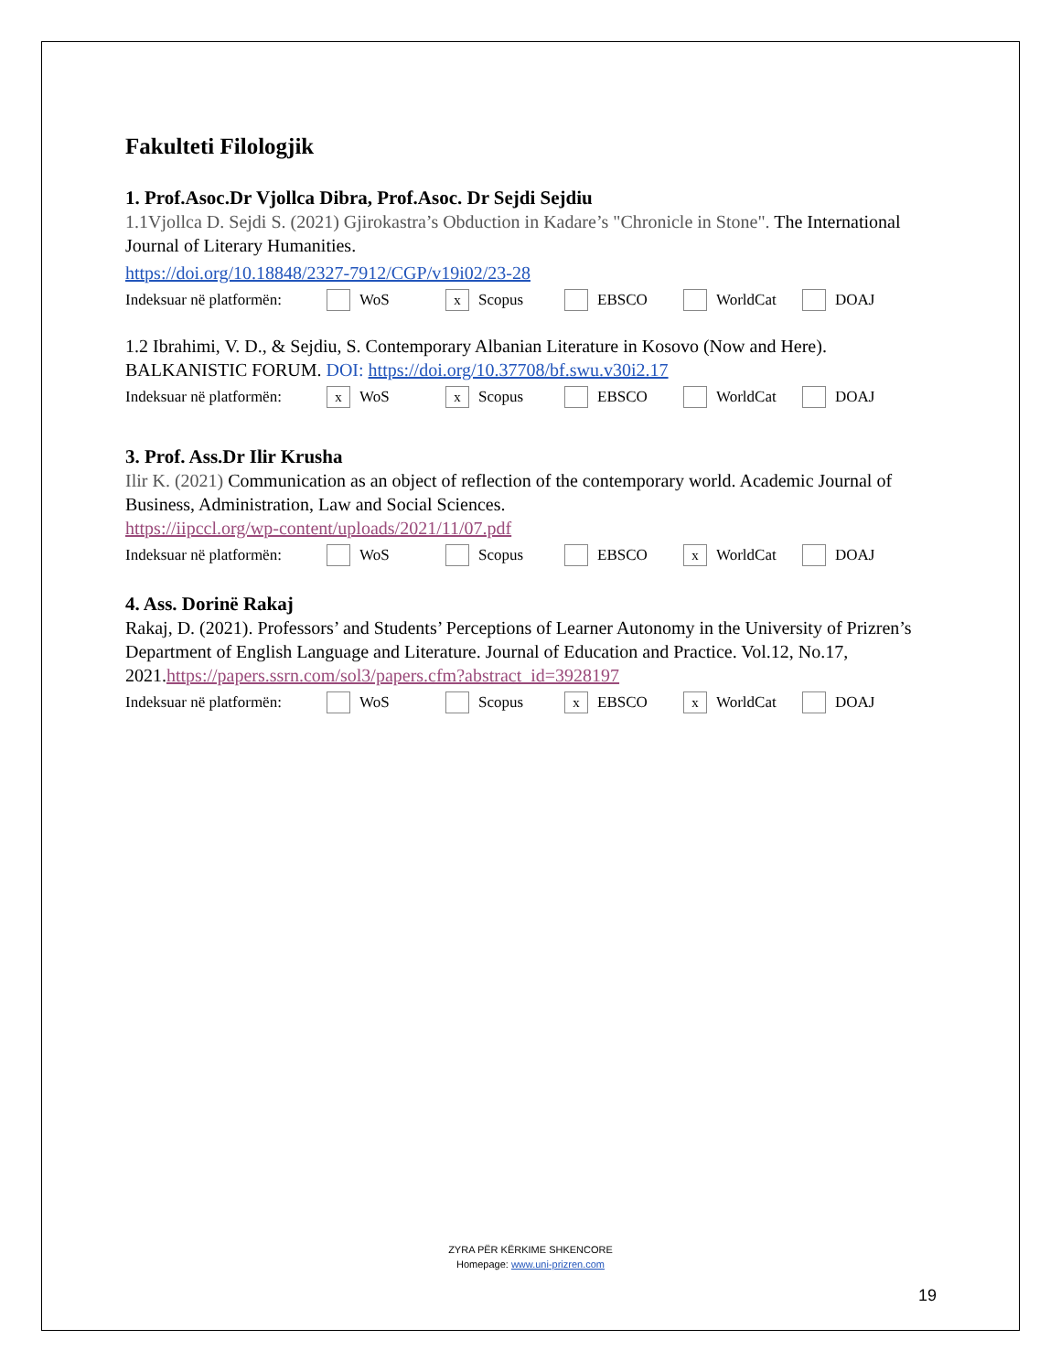Fakulteti Filologjik
1. Prof.Asoc.Dr Vjollca Dibra, Prof.Asoc. Dr Sejdi Sejdiu
1.1Vjollca D. Sejdi S. (2021) Gjirokastra’s Obduction in Kadare’s "Chronicle in Stone". The International Journal of Literary Humanities.
https://doi.org/10.18848/2327-7912/CGP/v19i02/23-28
Indeksuar në platformën: WoS x Scopus EBSCO WorldCat DOAJ
1.2 Ibrahimi, V. D., & Sejdiu, S. Contemporary Albanian Literature in Kosovo (Now and Here). BALKANISTIC FORUM. DOI: https://doi.org/10.37708/bf.swu.v30i2.17
Indeksuar në platformën: x WoS x Scopus EBSCO WorldCat DOAJ
3. Prof. Ass.Dr Ilir Krusha
Ilir K. (2021) Communication as an object of reflection of the contemporary world. Academic Journal of Business, Administration, Law and Social Sciences.
https://iipccl.org/wp-content/uploads/2021/11/07.pdf
Indeksuar në platformën: WoS Scopus EBSCO x WorldCat DOAJ
4. Ass. Dorinë Rakaj
Rakaj, D. (2021). Professors’ and Students’ Perceptions of Learner Autonomy in the University of Prizren’s Department of English Language and Literature. Journal of Education and Practice. Vol.12, No.17, 2021.https://papers.ssrn.com/sol3/papers.cfm?abstract_id=3928197
Indeksuar në platformën: WoS Scopus x EBSCO x WorldCat DOAJ
ZYRA PËR KËRKIME SHKENCORE
Homepage: www.uni-prizren.com
19